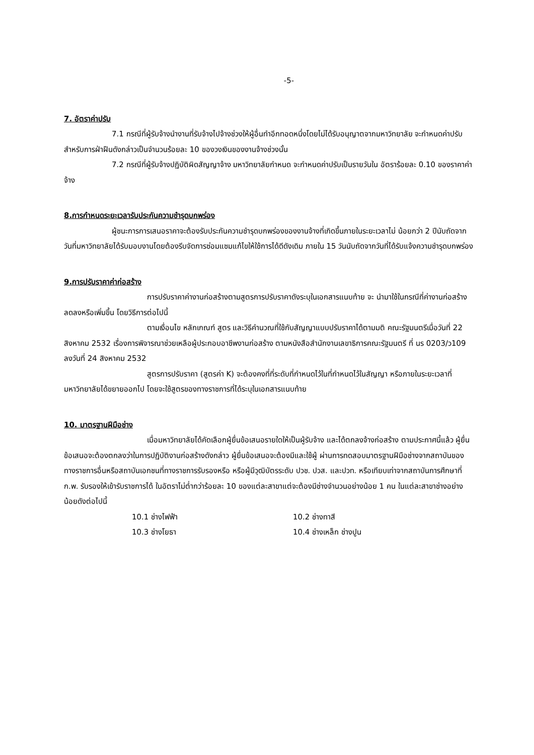-5-
7. อัตราค่าปรับ
7.1 กรณีที่ผู้รับจ้างนำงานที่รับจ้างไปจ้างช่วงให้ผู้อื่นทำอีกทอดหนึ่งโดยไม่ได้รับอนุญาตจากมหาวิทยาลัย จะกำหนดค่าปรับสำหรับการฝ่าฝืนดังกล่าวเป็นจำนวนร้อยละ 10 ของวงเงินของงานจ้างช่วงนั้น
7.2 กรณีที่ผู้รับจ้างปฏิบัติผิดสัญญาจ้าง มหาวิทยาลัยกำหนด จะกำหนดค่าปรับเป็นรายวันใน อัตราร้อยละ 0.10 ของราคาค่าจ้าง
8.การกำหนดระยะเวลารับประกันความชำรุดบกพร่อง
ผู้ชนะการการเสนอราคาจะต้องรับประกันความชำรุดบกพร่องของงานจ้างที่เกิดขึ้นภายในระยะเวลาไม่ น้อยกว่า 2 ปีนับถัดจากวันที่มหาวิทยาลัยได้รับมอบงานโดยต้องรีบจัดการซ่อมแซมแก้ไขให้ใช้การได้ดีดังเดิม ภายใน 15 วันนับถัดจากวันที่ได้รับแจ้งความชำรุดบกพร่อง
9.การปรับราคาค่าก่อสร้าง
การปรับราคาค่างานก่อสร้างตามสูตรการปรับราคาดังระบุในเอกสารแนบท้าย จะ นำมาใช้ในกรณีที่ค่างานก่อสร้างลดลงหรือเพิ่มขึ้น โดยวิธีการต่อไปนี้
ตามเงื่อนไข หลักเกณฑ์ สูตร และวิธีคำนวณที่ใช้กับสัญญาแบบปรับราคาได้ตามมติ คณะรัฐมนตรีเมื่อวันที่ 22 สิงหาคม 2532 เรื่องการพิจารณาช่วยเหลือผู้ประกอบอาชีพงานก่อสร้าง ตามหนังสือสำนักงานเลขาธิการคณะรัฐมนตรี ที่ นร 0203/ว109 ลงวันที่ 24 สิงหาคม 2532
สูตรการปรับราคา (สูตรค่า K) จะต้องคงที่ที่ระดับที่กำหนดไว้ในที่กำหนดไว้ในสัญญา หรือภายในระยะเวลาที่มหาวิทยาลัยได้ขยายออกไป โดยจะใช้สูตรของทางราชการที่ได้ระบุในเอกสารแนบท้าย
10. มาตรฐานฝีมือช่าง
เมื่อมหาวิทยาลัยได้คัดเลือกผู้ยื่นข้อเสนอรายใดให้เป็นผู้รับจ้าง และได้ตกลงจ้างก่อสร้าง ตามประกาศนี้แล้ว ผู้ยื่นข้อเสนอจะต้องตกลงว่าในการปฏิบัติงานก่อสร้างดังกล่าว ผู้ยื่นข้อเสนอจะต้องมีและใช้ผู้ ผ่านการทดสอบมาตรฐานฝีมือช่างจากสถาบันของทางราชการอื่นหรือสถาบันเอกชนที่ทางราชการรับรองหรือ หรือผู้มีวุฒิบัตรระดับ ปวช. ปวส. และปวท. หรือเทียบเท่าจากสถาบันการศึกษาที่ ก.พ. รับรองให้เข้ารับราชการได้ ในอัตราไม่ต่ำกว่าร้อยละ 10 ของแต่ละสาขาแต่จะต้องมีช่างจำนวนอย่างน้อย 1 คน ในแต่ละสาขาช่างอย่าง น้อยดังต่อไปนี้
10.1 ช่างไฟฟ้า 10.2 ช่างทาสี
10.3 ช่างโยธา 10.4 ช่างเหล็ก ช่างปูน